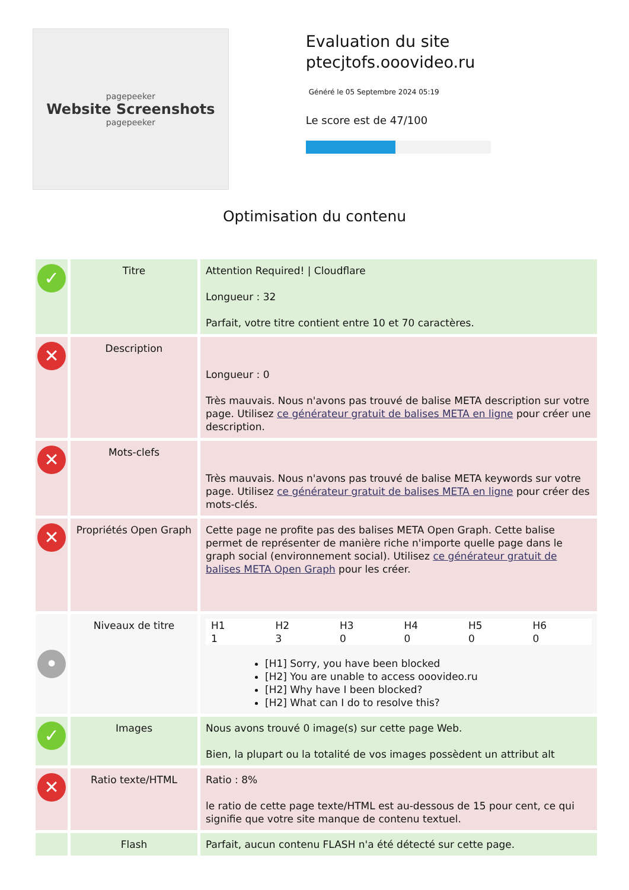pagepeeker
Website Screenshots
pagepeeker
Evaluation du site ptecjtofs.ooovideo.ru
Généré le 05 Septembre 2024 05:19
Le score est de 47/100
Optimisation du contenu
| ✓ | Titre | Attention Required! / Cloudflare Longueur : 32 Parfait, votre titre contient entre 10 et 70 caractères. |
| ✕ | Description | Longueur : 0 Très mauvais. Nous n'avons pas trouvé de balise META description sur votre page. Utilisez ce générateur gratuit de balises META en ligne pour créer une description. |
| ✕ | Mots-clefs | Très mauvais. Nous n'avons pas trouvé de balise META keywords sur votre page. Utilisez ce générateur gratuit de balises META en ligne pour créer des mots-clés. |
| ✕ | Propriétés Open Graph | Cette page ne profite pas des balises META Open Graph. Cette balise permet de représenter de manière riche n'importe quelle page dans le graph social (environnement social). Utilisez ce générateur gratuit de balises META Open Graph pour les créer. |
| • | Niveaux de titre | / H1 1 / H2 3 / H3 0 / H4 0 / H5 0 / H6 0 / [H1] Sorry, you have been blocked [H2] You are unable to access ooovideo.ru [H2] Why have I been blocked? [H2] What can I do to resolve this? |
| ✓ | Images | Nous avons trouvé 0 image(s) sur cette page Web. Bien, la plupart ou la totalité de vos images possèdent un attribut alt |
| ✕ | Ratio texte/HTML | Ratio : 8% le ratio de cette page texte/HTML est au-dessous de 15 pour cent, ce qui signifie que votre site manque de contenu textuel. |
| | Flash | Parfait, aucun contenu FLASH n'a été détecté sur cette page. |